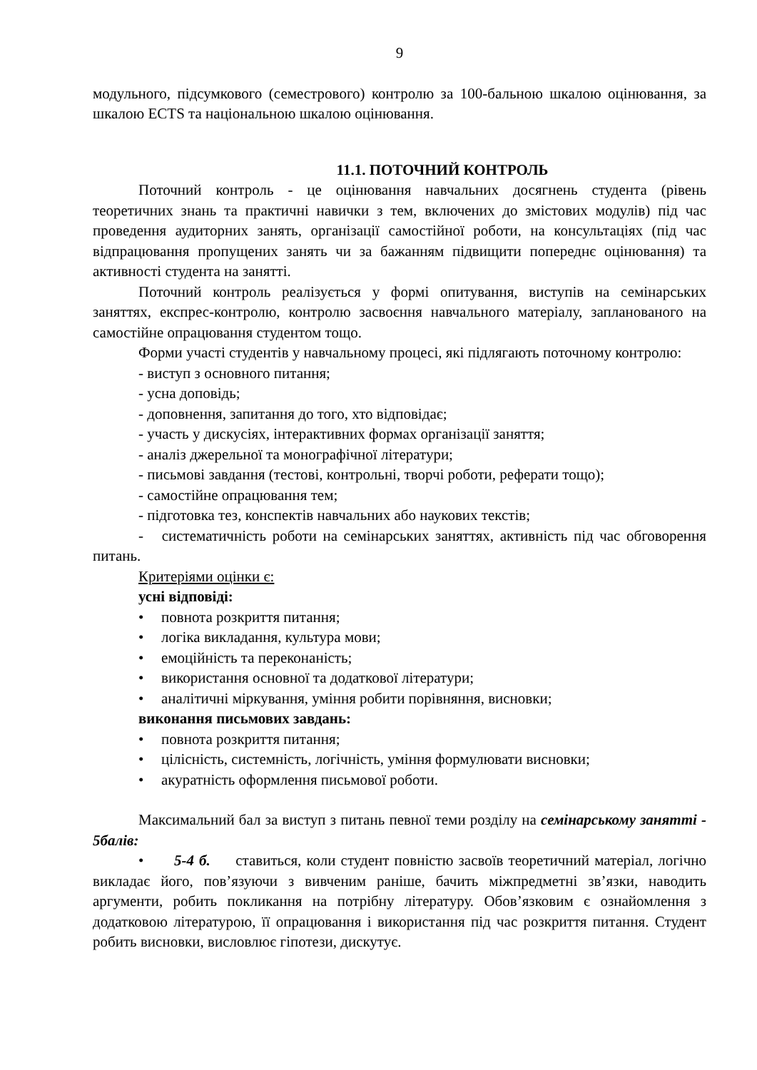9
модульного, підсумкового (семестрового) контролю за 100-бальною шкалою оцінювання, за шкалою ECTS та національною шкалою оцінювання.
11.1. ПОТОЧНИЙ КОНТРОЛЬ
Поточний контроль - це оцінювання навчальних досягнень студента (рівень теоретичних знань та практичні навички з тем, включених до змістових модулів) під час проведення аудиторних занять, організації самостійної роботи, на консультаціях (під час відпрацювання пропущених занять чи за бажанням підвищити попереднє оцінювання) та активності студента на занятті.
Поточний контроль реалізується у формі опитування, виступів на семінарських заняттях, експрес-контролю, контролю засвоєння навчального матеріалу, запланованого на самостійне опрацювання студентом тощо.
Форми участі студентів у навчальному процесі, які підлягають поточному контролю:
- виступ з основного питання;
- усна доповідь;
- доповнення, запитання до того, хто відповідає;
- участь у дискусіях, інтерактивних формах організації заняття;
- аналіз джерельної та монографічної літератури;
- письмові завдання (тестові, контрольні, творчі роботи, реферати тощо);
- самостійне опрацювання тем;
- підготовка тез, конспектів навчальних або наукових текстів;
- систематичність роботи на семінарських заняттях, активність під час обговорення питань.
Критеріями оцінки є:
усні відповіді:
• повнота розкриття питання;
• логіка викладання, культура мови;
• емоційність та переконаність;
• використання основної та додаткової літератури;
• аналітичні міркування, уміння робити порівняння, висновки;
виконання письмових завдань:
• повнота розкриття питання;
• цілісність, системність, логічність, уміння формулювати висновки;
• акуратність оформлення письмової роботи.
Максимальний бал за виступ з питань певної теми розділу на семінарському занятті - 5балів:
• 5-4 б. ставиться, коли студент повністю засвоїв теоретичний матеріал, логічно викладає його, пов’язуючи з вивченим раніше, бачить міжпредметні зв’язки, наводить аргументи, робить покликання на потрібну літературу. Обов’язковим є ознайомлення з додатковою літературою, її опрацювання і використання під час розкриття питання. Студент робить висновки, висловлює гіпотези, дискутує.